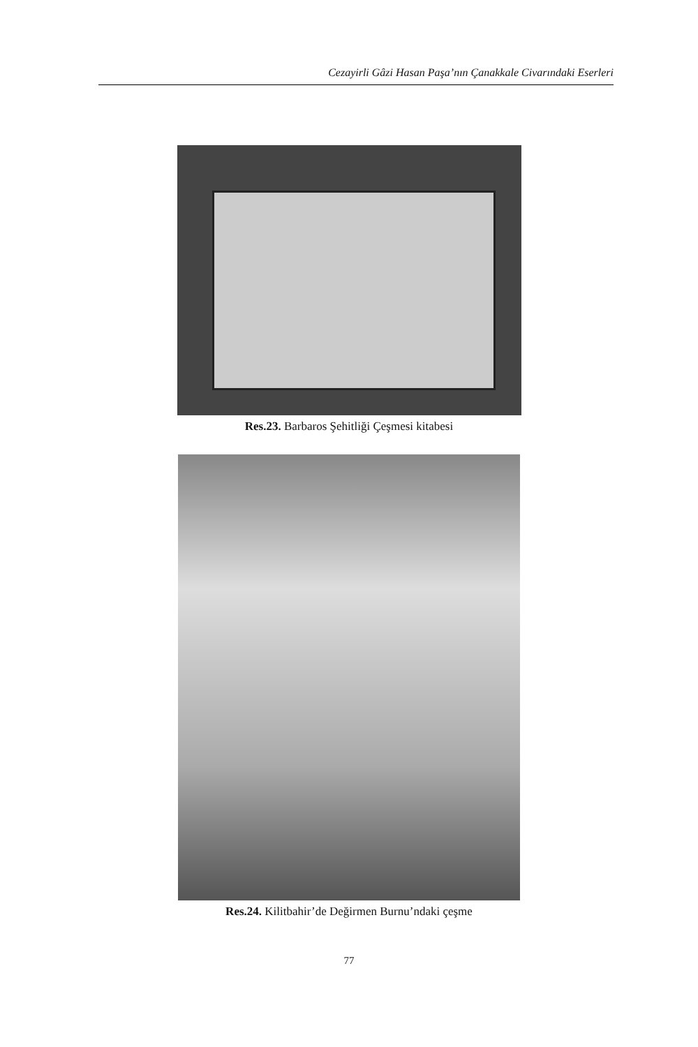Cezayirli Gâzi Hasan Paşa’nın Çanakkale Civarındaki Eserleri
Res.23. Barbaros Şehitliği Çeşmesi kitabesi
Res.24. Kilitbahir’de Değirmen Burnu’ndaki çeşme
77